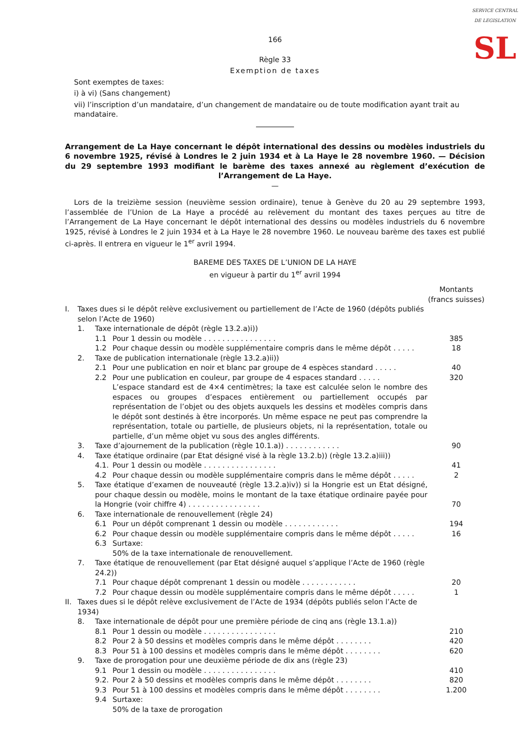SERVICE CENTRAL DE LEGISLATION
SL
166
Règle 33
Exemption de taxes
Sont exemptes de taxes:
i) à vi) (Sans changement)
vii) l’inscription d’un mandataire, d’un changement de mandataire ou de toute modification ayant trait au mandataire.
Arrangement de La Haye concernant le dépôt international des dessins ou modèles industriels du 6 novembre 1925, révisé à Londres le 2 juin 1934 et à La Haye le 28 novembre 1960. — Décision du 29 septembre 1993 modifiant le barème des taxes annexé au règlement d’exécution de l’Arrangement de La Haye.
—
Lors de la treizième session (neuvième session ordinaire), tenue à Genève du 20 au 29 septembre 1993, l’assemblée de l’Union de La Haye a procédé au relèvement du montant des taxes perçues au titre de l’Arrangement de La Haye concernant le dépôt international des dessins ou modèles industriels du 6 novembre 1925, révisé à Londres le 2 juin 1934 et à La Haye le 28 novembre 1960. Le nouveau barème des taxes est publié ci-après. Il entrera en vigueur le 1<sup>er</sup> avril 1994.
BAREME DES TAXES DE L’UNION DE LA HAYE
en vigueur à partir du 1<sup>er</sup> avril 1994
| | | | | Montants (francs suisses) |
| I. | Taxes dues si le dépôt relève exclusivement ou partiellement de l’Acte de 1960 (dépôts publiés selon l’Acte de 1960) | | | |
| | 1. | Taxe internationale de dépôt (règle 13.2.a)i)) | | |
| | | 1.1 | Pour 1 dessin ou modèle . . . . . . . . . . . . . . . . | 385 |
| | | 1.2 | Pour chaque dessin ou modèle supplémentaire compris dans le même dépôt . . . . . | 18 |
| | 2. | Taxe de publication internationale (règle 13.2.a)ii)) | | |
| | | 2.1 | Pour une publication en noir et blanc par groupe de 4 espèces standard . . . . . | 40 |
| | | 2.2 | Pour une publication en couleur, par groupe de 4 espaces standard . . . . . | 320 |
| | | | L’espace standard est de 4×4 centimètres; la taxe est calculée selon le nombre des espaces ou groupes d’espaces entièrement ou partiellement occupés par représentation de l’objet ou des objets auxquels les dessins et modèles compris dans le dépôt sont destinés à être incorporés. Un même espace ne peut pas comprendre la représentation, totale ou partielle, de plusieurs objets, ni la représentation, totale ou partielle, d’un même objet vu sous des angles différents. | |
| | 3. | Taxe d’ajournement de la publication (règle 10.1.a)) . . . . . . . . . . . . | | 90 |
| | 4. | Taxe étatique ordinaire (par Etat désigné visé à la règle 13.2.b)) (règle 13.2.a)iii)) | | |
| | | 4.1. | Pour 1 dessin ou modèle . . . . . . . . . . . . . . . . | 41 |
| | | 4.2 | Pour chaque dessin ou modèle supplémentaire compris dans le même dépôt . . . . . | 2 |
| | 5. | Taxe étatique d’examen de nouveauté (règle 13.2.a)iv)) si la Hongrie est un Etat désigné, pour chaque dessin ou modèle, moins le montant de la taxe étatique ordinaire payée pour la Hongrie (voir chiffre 4) . . . . . . . . . . . . . . . . | | 70 |
| | 6. | Taxe internationale de renouvellement (règle 24) | | |
| | | 6.1 | Pour un dépôt comprenant 1 dessin ou modèle . . . . . . . . . . . . | 194 |
| | | 6.2 | Pour chaque dessin ou modèle supplémentaire compris dans le même dépôt . . . . . | 16 |
| | | 6.3 | Surtaxe: 50% de la taxe internationale de renouvellement. | |
| | 7. | Taxe étatique de renouvellement (par Etat désigné auquel s’applique l’Acte de 1960 (règle 24.2)) | | |
| | | 7.1 | Pour chaque dépôt comprenant 1 dessin ou modèle . . . . . . . . . . . . | 20 |
| | | 7.2 | Pour chaque dessin ou modèle supplémentaire compris dans le même dépôt . . . . . | 1 |
| II. | Taxes dues si le dépôt relève exclusivement de l’Acte de 1934 (dépôts publiés selon l’Acte de 1934) | | | |
| | 8. | Taxe internationale de dépôt pour une première période de cinq ans (règle 13.1.a)) | | |
| | | 8.1 | Pour 1 dessin ou modèle . . . . . . . . . . . . . . . . | 210 |
| | | 8.2 | Pour 2 à 50 dessins et modèles compris dans le même dépôt . . . . . . . . | 420 |
| | | 8.3 | Pour 51 à 100 dessins et modèles compris dans le même dépôt . . . . . . . . | 620 |
| | 9. | Taxe de prorogation pour une deuxième période de dix ans (règle 23) | | |
| | | 9.1 | Pour 1 dessin ou modèle . . . . . . . . . . . . . . . . | 410 |
| | | 9.2. | Pour 2 à 50 dessins et modèles compris dans le même dépôt . . . . . . . . | 820 |
| | | 9.3 | Pour 51 à 100 dessins et modèles compris dans le même dépôt . . . . . . . . | 1.200 |
| | | 9.4 | Surtaxe: 50% de la taxe de prorogation | |